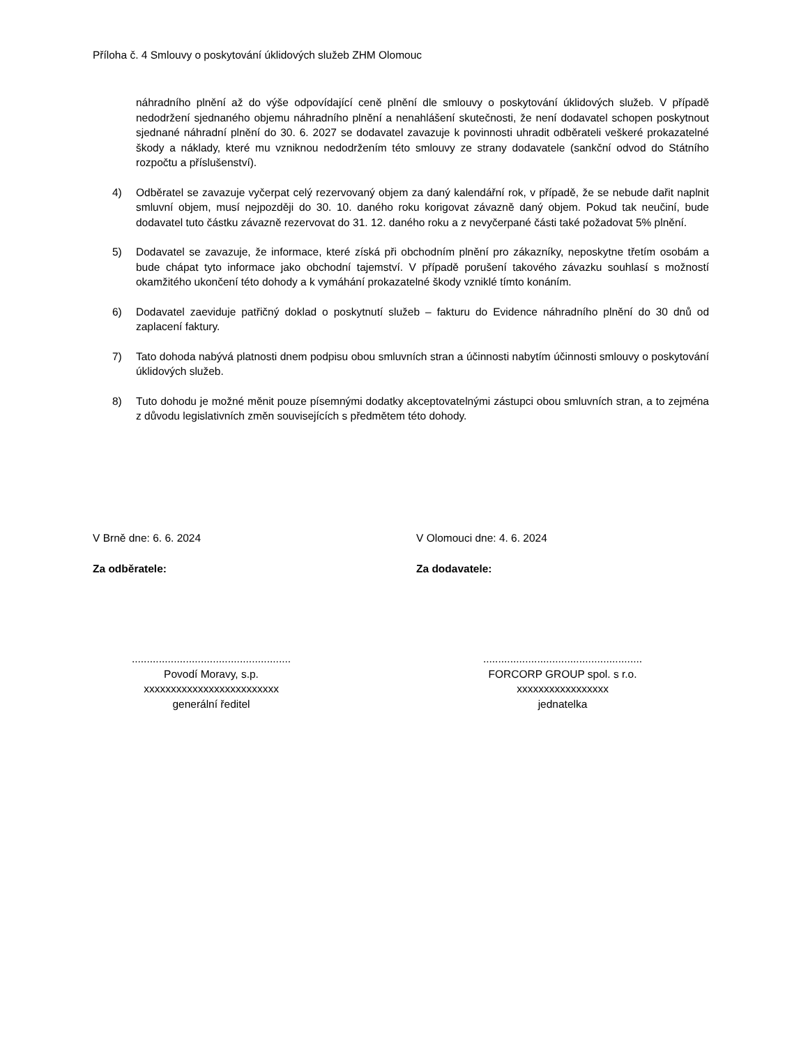Příloha č. 4 Smlouvy o poskytování úklidových služeb ZHM Olomouc
náhradního plnění až do výše odpovídající ceně plnění dle smlouvy o poskytování úklidových služeb. V případě nedodržení sjednaného objemu náhradního plnění a nenahlášení skutečnosti, že není dodavatel schopen poskytnout sjednané náhradní plnění do 30. 6. 2027 se dodavatel zavazuje k povinnosti uhradit odběrateli veškeré prokazatelné škody a náklady, které mu vzniknou nedodržením této smlouvy ze strany dodavatele (sankční odvod do Státního rozpočtu a příslušenství).
4) Odběratel se zavazuje vyčerpat celý rezervovaný objem za daný kalendářní rok, v případě, že se nebude dařit naplnit smluvní objem, musí nejpozději do 30. 10. daného roku korigovat závazně daný objem. Pokud tak neučiní, bude dodavatel tuto částku závazně rezervovat do 31. 12. daného roku a z nevyčerpané části také požadovat 5% plnění.
5) Dodavatel se zavazuje, že informace, které získá při obchodním plnění pro zákazníky, neposkytne třetím osobám a bude chápat tyto informace jako obchodní tajemství. V případě porušení takového závazku souhlasí s možností okamžitého ukončení této dohody a k vymáhání prokazatelné škody vzniklé tímto konáním.
6) Dodavatel zaeviduje patřičný doklad o poskytnutí služeb – fakturu do Evidence náhradního plnění do 30 dnů od zaplacení faktury.
7) Tato dohoda nabývá platnosti dnem podpisu obou smluvních stran a účinnosti nabytím účinnosti smlouvy o poskytování úklidových služeb.
8) Tuto dohodu je možné měnit pouze písemnými dodatky akceptovatelnými zástupci obou smluvních stran, a to zejména z důvodu legislativních změn souvisejících s předmětem této dohody.
V Brně dne: 6. 6. 2024
Za odběratele:
.....................................................
Povodí Moravy, s.p.
xxxxxxxxxxxxxxxxxxxxxxxxx
generální ředitel
V Olomouci dne: 4. 6. 2024
Za dodavatele:
.....................................................
FORCORP GROUP spol. s r.o.
xxxxxxxxxxxxxxxxx
jednatelka